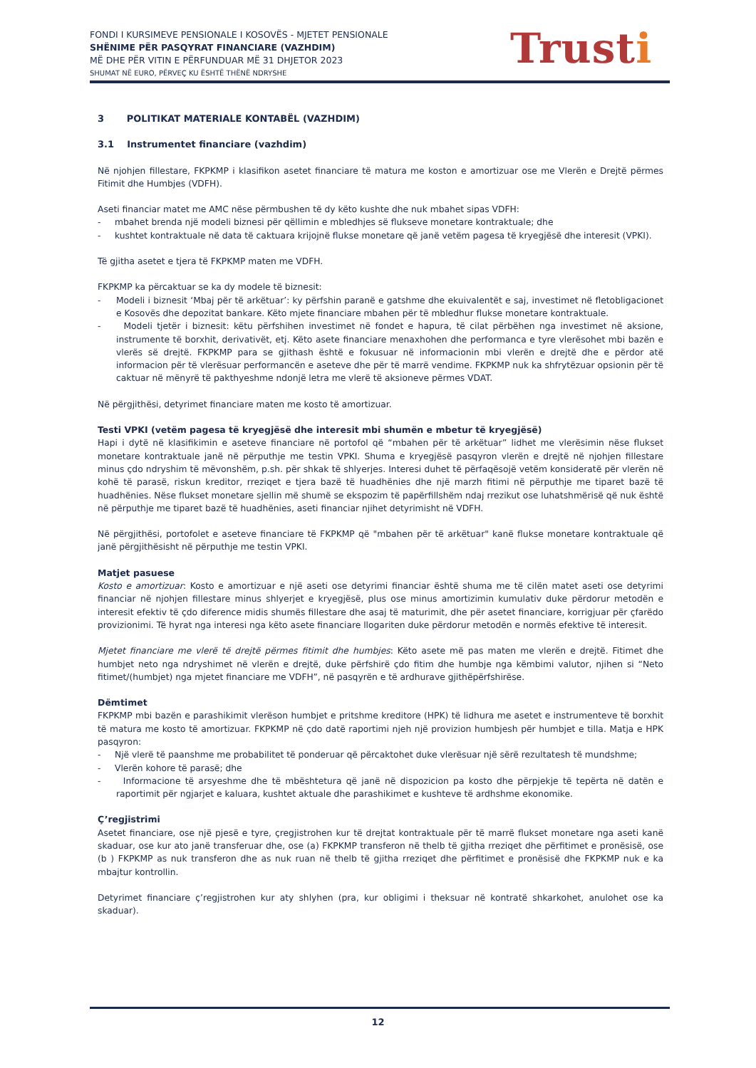FONDI I KURSIMEVE PENSIONALE I KOSOVËS - MJETET PENSIONALE
SHËNIME PËR PASQYRAT FINANCIARE (VAZHDIM)
MË DHE PËR VITIN E PËRFUNDUAR MË 31 DHJETOR 2023
SHUMAT NË EURO, PËRVEÇ KU ËSHTË THËNË NDRYSHE
Trusti
3 POLITIKAT MATERIALE KONTABËL (VAZHDIM)
3.1 Instrumentet financiare (vazhdim)
Në njohjen fillestare, FKPKMP i klasifikon asetet financiare të matura me koston e amortizuar ose me Vlerën e Drejtë përmes Fitimit dhe Humbjes (VDFH).
Aseti financiar matet me AMC nëse përmbushen të dy këto kushte dhe nuk mbahet sipas VDFH:
- mbahet brenda një modeli biznesi për qëllimin e mbledhjes së flukseve monetare kontraktuale; dhe
- kushtet kontraktuale në data të caktuara krijojnë flukse monetare që janë vetëm pagesa të kryegjësë dhe interesit (VPKI).
Të gjitha asetet e tjera të FKPKMP maten me VDFH.
FKPKMP ka përcaktuar se ka dy modele të biznesit:
- Modeli i biznesit ‘Mbaj për të arkëtuar’: ky përfshin paranë e gatshme dhe ekuivalentët e saj, investimet në fletobligacionet e Kosovës dhe depozitat bankare. Këto mjete financiare mbahen për të mbledhur flukse monetare kontraktuale.
- Modeli tjetër i biznesit: këtu përfshihen investimet në fondet e hapura, të cilat përbëhen nga investimet në aksione, instrumente të borxhit, derivativët, etj. Këto asete financiare menaxhohen dhe performanca e tyre vlerësohet mbi bazën e vlerës së drejtë. FKPKMP para se gjithash është e fokusuar në informacionin mbi vlerën e drejtë dhe e përdor atë informacion për të vlerësuar performancën e aseteve dhe për të marrë vendime. FKPKMP nuk ka shfrytëzuar opsionin për të caktuar në mënyrë të pakthyeshme ndonjë letra me vlerë të aksioneve përmes VDAT.
Në përgjithësi, detyrimet financiare maten me kosto të amortizuar.
Testi VPKI (vetëm pagesa të kryegjësë dhe interesit mbi shumën e mbetur të kryegjësë)
Hapi i dytë në klasifikimin e aseteve financiare në portofol që “mbahen për të arkëtuar” lidhet me vlerësimin nëse flukset monetare kontraktuale janë në përputhje me testin VPKI. Shuma e kryegjësë pasqyron vlerën e drejtë në njohjen fillestare minus çdo ndryshim të mëvonshëm, p.sh. për shkak të shlyerjes. Interesi duhet të përfaqësojë vetëm konsideratë për vlerën në kohë të parasë, riskun kreditor, rreziqet e tjera bazë të huadhënies dhe një marzh fitimi në përputhje me tiparet bazë të huadhënies. Nëse flukset monetare sjellin më shumë se ekspozim të papërfillshëm ndaj rrezikut ose luhatshmërisë që nuk është në përputhje me tiparet bazë të huadhënies, aseti financiar njihet detyrimisht në VDFH.
Në përgjithësi, portofolet e aseteve financiare të FKPKMP që "mbahen për të arkëtuar" kanë flukse monetare kontraktuale që janë përgjithësisht në përputhje me testin VPKI.
Matjet pasuese
Kosto e amortizuar: Kosto e amortizuar e një aseti ose detyrimi financiar është shuma me të cilën matet aseti ose detyrimi financiar në njohjen fillestare minus shlyerjet e kryegjësë, plus ose minus amortizimin kumulativ duke përdorur metodën e interesit efektiv të çdo diference midis shumës fillestare dhe asaj të maturimit, dhe për asetet financiare, korrigjuar për çfarëdo provizionimi. Të hyrat nga interesi nga këto asete financiare llogariten duke përdorur metodën e normës efektive të interesit.
Mjetet financiare me vlerë të drejtë përmes fitimit dhe humbjes: Këto asete më pas maten me vlerën e drejtë. Fitimet dhe humbjet neto nga ndryshimet në vlerën e drejtë, duke përfshirë çdo fitim dhe humbje nga këmbimi valutor, njihen si “Neto fitimet/(humbjet) nga mjetet financiare me VDFH”, në pasqyrën e të ardhurave gjithëpërfshirëse.
Dëmtimet
FKPKMP mbi bazën e parashikimit vlerëson humbjet e pritshme kreditore (HPK) të lidhura me asetet e instrumenteve të borxhit të matura me kosto të amortizuar. FKPKMP në çdo datë raportimi njeh një provizion humbjesh për humbjet e tilla. Matja e HPK pasqyron:
- Një vlerë të paanshme me probabilitet të ponderuar që përcaktohet duke vlerësuar një sërë rezultatesh të mundshme;
- Vlerën kohore të parasë; dhe
- Informacione të arsyeshme dhe të mbështetura që janë në dispozicion pa kosto dhe përpjekje të tepërta në datën e raportimit për ngjarjet e kaluara, kushtet aktuale dhe parashikimet e kushteve të ardhshme ekonomike.
Ç’regjistrimi
Asetet financiare, ose një pjesë e tyre, çregjistrohen kur të drejtat kontraktuale për të marrë flukset monetare nga aseti kanë skaduar, ose kur ato janë transferuar dhe, ose (a) FKPKMP transferon në thelb të gjitha rreziqet dhe përfitimet e pronësisë, ose (b ) FKPKMP as nuk transferon dhe as nuk ruan në thelb të gjitha rreziqet dhe përfitimet e pronësisë dhe FKPKMP nuk e ka mbajtur kontrollin.
Detyrimet financiare ç’regjistrohen kur aty shlyhen (pra, kur obligimi i theksuar në kontratë shkarkohet, anulohet ose ka skaduar).
12